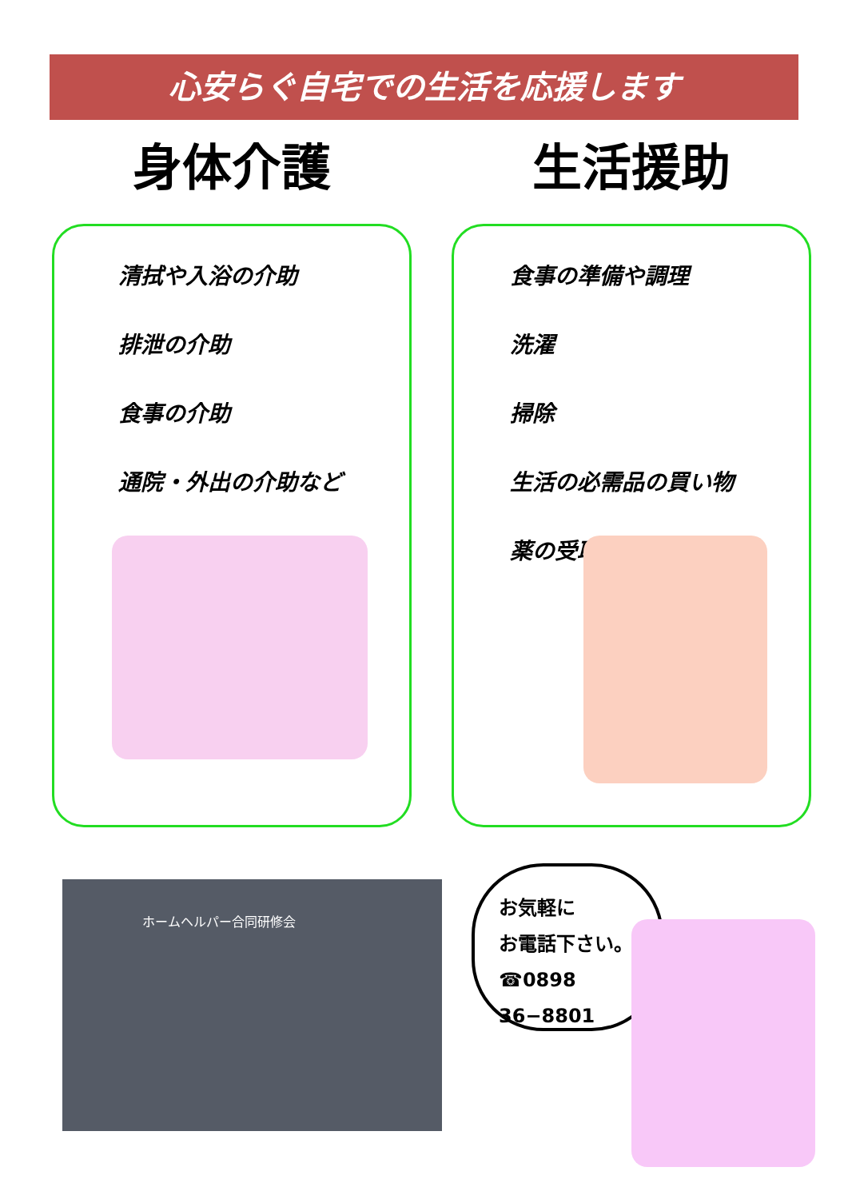心安らぐ自宅での生活を応援します
身体介護
清拭や入浴の介助
排泄の介助
食事の介助
通院・外出の介助など
生活援助
食事の準備や調理
洗濯
掃除
生活の必需品の買い物
薬の受取
ホームヘルパー合同研修会
お気軽に
お電話下さい。
☎0898
36−8801